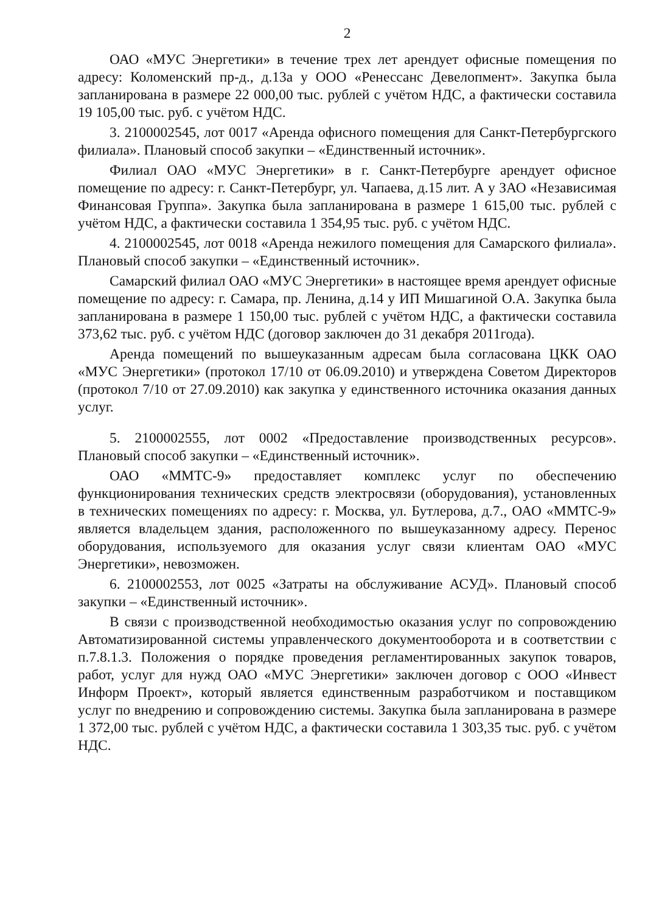2
ОАО «МУС Энергетики» в течение трех лет арендует офисные помещения по адресу: Коломенский пр-д., д.13а у ООО «Ренессанс Девелопмент». Закупка была запланирована в размере 22 000,00 тыс. рублей с учётом НДС, а фактически составила 19 105,00 тыс. руб. с учётом НДС.
3. 2100002545, лот 0017 «Аренда офисного помещения для Санкт-Петербургского филиала». Плановый способ закупки – «Единственный источник».
Филиал ОАО «МУС Энергетики» в г. Санкт-Петербурге арендует офисное помещение по адресу: г. Санкт-Петербург, ул. Чапаева, д.15 лит. А у ЗАО «Независимая Финансовая Группа». Закупка была запланирована в размере 1 615,00 тыс. рублей с учётом НДС, а фактически составила 1 354,95 тыс. руб. с учётом НДС.
4. 2100002545, лот 0018 «Аренда нежилого помещения для Самарского филиала». Плановый способ закупки – «Единственный источник».
Самарский филиал ОАО «МУС Энергетики» в настоящее время арендует офисные помещение по адресу: г. Самара, пр. Ленина, д.14 у ИП Мишагиной О.А. Закупка была запланирована в размере 1 150,00 тыс. рублей с учётом НДС, а фактически составила 373,62 тыс. руб. с учётом НДС (договор заключен до 31 декабря 2011года).
Аренда помещений по вышеуказанным адресам была согласована ЦКК ОАО «МУС Энергетики» (протокол 17/10 от 06.09.2010) и утверждена Советом Директоров (протокол 7/10 от 27.09.2010) как закупка у единственного источника оказания данных услуг.
5. 2100002555, лот 0002 «Предоставление производственных ресурсов». Плановый способ закупки – «Единственный источник».
ОАО «ММТС-9» предоставляет комплекс услуг по обеспечению функционирования технических средств электросвязи (оборудования), установленных в технических помещениях по адресу: г. Москва, ул. Бутлерова, д.7., ОАО «ММТС-9» является владельцем здания, расположенного по вышеуказанному адресу. Перенос оборудования, используемого для оказания услуг связи клиентам ОАО «МУС Энергетики», невозможен.
6. 2100002553, лот 0025 «Затраты на обслуживание АСУД». Плановый способ закупки – «Единственный источник».
В связи с производственной необходимостью оказания услуг по сопровождению Автоматизированной системы управленческого документооборота и в соответствии с п.7.8.1.3. Положения о порядке проведения регламентированных закупок товаров, работ, услуг для нужд ОАО «МУС Энергетики» заключен договор с ООО «Инвест Информ Проект», который является единственным разработчиком и поставщиком услуг по внедрению и сопровождению системы. Закупка была запланирована в размере 1 372,00 тыс. рублей с учётом НДС, а фактически составила 1 303,35 тыс. руб. с учётом НДС.